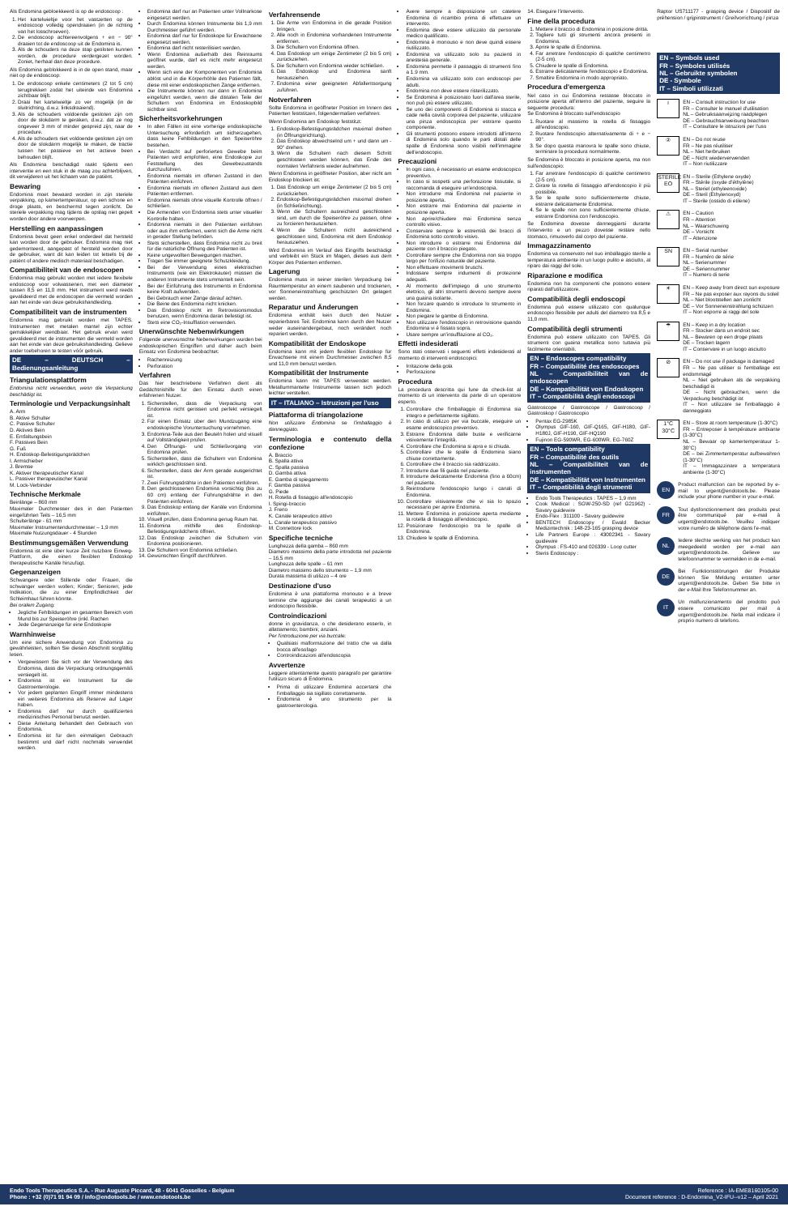Als Endomina gebloekkeerd is op de endoscoop :
1. Het kartelwieltje voor het vastzetten op de endoscoop volledig opendraaien (in de richting van het losschroeven).
2. De endoscoop achtereenvolgens + en − 90° draaien tot de endoscoop uit de Endomina is.
3. Als de schouders na deze stap gesloten kunnen worden, de procedure verdergezet worden. Zoniet, herhaal dan deze procedure.
Als Endomina geblokkeerd is in de open stand, maar niet op de endoscoop:
1. De endoscoop enkele centimeters (2 tot 5 cm) terugtrekken zodat het uiteinde van Endomina zichtbaar blijft.
2. Draai het kartelwieltje zo ver mogelijk (in de sluitrichting, d.w.z. linksdraaiend).
3. Als de schouders voldoende gesloten zijn om door de slokdarm te geraken, d.w.z. dat ze nog ongeveer 3 mm of minder gespreid zijn, naar de procedure.
4. Als de schouders niet voldoende gesloten zijn om door de slokdarm mogelijk te maken, de tractie tussen het passieve en het actieve been behouden blijft.
Als Endomina beschadigd raakt tijdens een interventie en een stuk in de maag zou achterblijven, dit verwijderen uit het lichaam van de patiënt.
Bewaring
Endomina moet bewaard worden in zijn steriele verpakking, op kamertemperatuur, op een schone en droge plaats, en beschermd tegen zonlicht. De steriele verpakking mag tijdens de opslag niet gepelt worden door andere voorwerpen.
Herstelling en aanpassingen
Endomina bevat geen enkel onderdeel dat hersteld kan worden door de gebruiker. Endomina mag niet gedemonteerd, aangepast of hersteld worden door de gebruiker, want dit kan leiden tot letsels bij de patiënt of andere medisch materiaal beschadigen.
Compatibiliteit van de endoscopen
Endomina mag gebruikt worden met iedere flexibele endoscoop voor volwassenen, met een diameter tussen 8,5 en 11,0 mm. Het instrument werd reeds gevalideerd met de endoscopen die vermeld worden aan het einde van deze gebruikshandleiding.
Compatibiliteit van de instrumenten
Endomina mag gebruikt worden met TAPES. Instrumenten met metalen mantel zijn echter gemakkelijker wendbaar. Het gebruik ervan werd gevalideerd met de instrumenten die vermeld worden aan het einde van deze gebruikshandleiding. Gelieve ander toebehoren te testen vóór gebruik.
DE – DEUTSCH – Bedienungsanleitung
Triangulationsplattform
Endomina nicht verwenden, wenn die Verpackung beschädigt ist.
Terminologie und Verpackungsinhalt
A. Arm
B. Aktive Schulter
C. Passive Schulter
D. Aktives Bein
E. Entfaltungsbein
F. Passives Bein
G. Fuß
H. Endoskop-Befestigungsrädchen
I. Armschieber
J. Bremse
K. Aktiver therapeutischer Kanal
L. Passiver therapeutischer Kanal
M. Lock-Verbinder
Technische Merkmale
Beinlänge – 860 mm
Maximaler Durchmesser des in den Patienten eingeführten Teils – 16,5 mm
Schulterlänge - 61 mm
Maximaler Instrumentendurchmesser – 1,9 mm
Maximale Nutzungsdauer - 4 Stunden
Bestimmungsgemäßen Verwendung
Endomina ist eine über kurze Zeit nutzbare Einweg-Plattform, die einen flexiblen Endoskop therapeutische Kanäle hinzufügt.
Gegenanzeigen
Schwangere oder Stillende oder Frauen, die schwanger werden wollen; Kinder; Senioren; jede Indikation, die zu einer Empfindlichkeit der Schleimhaut führen könnte.
Bei oralem Zugang:
Jegliche Fehlbildungen im gesamten Bereich vom Mund bis zur Speiseröhre (inkl. Rachen
Jede Gegenanzeige für eine Endoskopie
Warnhinweise
Um eine sichere Anwendung von Endomina zu gewährleisten, sollten Sie diesen Abschnitt sorgfältig lesen.
Vergewissern Sie sich vor der Verwendung des Endomina, dass die Verpackung ordnungsgemäß versiegelt ist.
Endomina ist ein Instrument für die Gastroenterologie.
Vor jedem geplanten Eingriff immer mindestens ein weiteres Endomina als Reserve auf Lager haben.
Endomina darf nur durch qualifiziertes medizinisches Personal benutzt werden.
Diese Anleitung behandelt den Gebrauch von Endomina.
Endomina ist für den einmaligen Gebrauch bestimmt und darf nicht nochmals verwendet werden.
Endomina darf nur an Patienten unter Vollnarkose eingesetzt werden.
Durch Endomina können Instrumente bis 1,9 mm Durchmesser geführt werden.
Endomina darf nur für Endoskope für Erwachsene eingesetzt werden.
Endomina darf nicht resterilisiert werden.
Wenn Endomina außerhalb des Reinraums geöffnet wurde, darf es nicht mehr eingesetzt werden.
Wenn sich eine der Komponenten von Endomina ablöst und in die Körperhöhle des Patienten fällt, diese mit einer endoskopischen Zange entfernen.
Die Instrumente können nur dann in Endomina eingeführt werden, wenn die distalen Teile der Schultern von Endomina im Endoskopbild sichtbar sind.
Sicherheitsvorkehrungen
In allen Fällen ist eine vorherige endoskopische Untersuchung erforderlich um sicherzugehen, dass keine Fehlbildungen in den Speiseröhre bestehen.
Bei Verdacht auf perforiertes Gewebe beim Patienten wird empfohlen, eine Endoskopie zur Feststellung des Gewebezustands durchzuführen.
Endomina niemals im offenen Zustand in den Patienten einführen.
Endomina niemals im offenen Zustand aus dem Patienten entfernen.
Endomina niemals ohne visuelle Kontrolle öffnen / schließen.
Die Armenden von Endomina stets unter visueller Kontrolle halten.
Endomina niemals in den Patienten einführen oder aus ihm entfernen, wenn sich die Arme nicht in gerader Stellung befinden.
Stets sicherstellen, dass Endomina nicht zu breit für die natürliche Öffnung des Patienten ist.
Keine ungewollten Bewegungen machen.
Tragen Sie immer geeignete Schutzkleidung.
Bei der Verwendung eines elektrischen Instruments (wie ein Elektrokauter) müssen die anderen Instrumente stets ummantelt sein.
Bei der Einführung des Instruments in Endomina keine Kraft aufwenden.
Bei Gebrauch einer Zange darauf achten.
Die Beine des Endomina nicht knicken.
Das Endoskop nicht im Retrovisionsmodus benutzen, wenn Endomina daran befestigt ist.
Stets eine CO₂-Insufflation verwenden.
Unerwünschte Nebenwirkungen
Folgende unerwünschte Nebenwirkungen wurden bei endoskopischen Eingriffen und daher auch beim Einsatz von Endomina beobachtet:
Rachenreizung
Perforation
Verfahren
Das hier beschriebene Verfahren dient als Gedächtnishilfe für den Einsatz durch einen erfahrenen Nutzer.
1. Sicherstellen, dass die Verpackung von Endomina nicht gerissen und perfekt versiegelt ist.
2. Für einen Einsatz über den Mundzugang eine endoskopische Voruntersuchung vornehmen.
3. Endomina-Teile aus den Beuteln holen und visuell auf Vollständigkeit prüfen.
4. Den Öffnungs- und Schließvorgang von Endomina prüfen.
5. Sicherstellen, dass die Schultern von Endomina wirklich geschlossen sind.
6. Sicherstellen, dass der Arm gerade ausgerichtet ist.
7. Zwei Führungsdrähte in den Patienten einführen.
8. Den geschlossenen Endomina vorsichtig (bis zu 60 cm) entlang der Führungsdrähte in den Patienten einführen.
9. Das Endoskop entlang der Kanäle von Endomina einführen.
10. Visuell prüfen, dass Endomina genug Raum hat.
11. Endomina mithilfe des Endoskop-Befestigungsrädchens öffnen.
12. Das Endoskop zwischen die Schultern von Endomina positionieren.
13. Die Schultern von Endomina schließen.
14. Gewünschten Eingriff durchführen.
Verfahrensende
1. Die Arme von Endomina in die gerade Position bringen.
2. Alle noch in Endomina vorhandenen Instrumente entfernen.
3. Die Schultern von Endomina öffnen.
4. Das Endoskop um einige Zentimeter (2 bis 5 cm) zurückziehen.
5. Die Schultern von Endomina wieder schließen.
6. Das Endoskop und Endomina sanft herausziehen.
7. Endomina einer geeigneten Abfallentsorgung zuführen.
Notverfahren
Sollte Endomina in geöffneter Position im Innern des Patienten feststitzen, folgendermaßen verfahren:
Wenn Endomina am Endoskop feststitzt:
1. Endoskop-Befestigungsrädchen maximal drehen (in Öffnungsrichtung).
2. Das Endoskop abwechselnd um + und dann um - 90° drehen.
3. Wenn die Schultern nach diesem Schritt geschlossen werden können, das Ende des normalen Verfahrens wieder aufnehmen.
Wenn Endomina in geöffneter Position, aber nicht am Endoskop blockiert ist:
1. Das Endoskop um einige Zentimeter (2 bis 5 cm) zurückziehen.
2. Endoskop-Befestigungsrädchen maximal drehen (in Schließrichtung).
3. Wenn die Schultern ausreichend geschlossen sind, um durch die Speiseröhre zu passen, ohne zu forcieren herausziehen.
4. Wenn die Schultern nicht ausreichend geschlossen sind, Endomina mit dem Endoskop herausziehen.
Wird Endomina im Verlauf des Eingriffs beschädigt und verbleibt ein Stück im Magen, dieses aus dem Körper des Patienten entfernen.
Lagerung
Endomina muss in seiner sterilen Verpackung bei Raumtemperatur an einem sauberen und trockenen, vor Sonneneinstrahlung geschützten Ort gelagert werden.
Reparatur und Änderungen
Endomina enthält kein durch den Nutzer reparierbares Teil. Endomina kann durch den Nutzer weder auseinandergebaut, noch verändert noch repariert werden.
Kompatibilität der Endoskope
Endomina kann mit jedem flexiblen Endoskop für Erwachsene mit einem Durchmesser zwischen 8,5 und 11,0 mm benutzt werden.
Kompatibilität der Instrumente
Endomina kann mit TAPES verwendet werden. Metallummantelte Instrumente lassen sich jedoch leichter verstellen.
IT – ITALIANO – Istruzioni per l'uso
Piattaforma di triangolazione
Non utilizzare Endomina se l'imballaggio è danneggiato.
Terminologia e contenuto della confezione
A. Braccio
B. Spalla attiva
C. Spalla passiva
D. Gamba attiva
E. Gamba di spiegamento
F. Gamba passiva
G. Piede
H. Rotella di fissaggio all'endoscopio
I. Spingi-braccio
J. Freno
K. Canale terapeutico attivo
L. Canale terapeutico passivo
M. Connettore lock
Specifiche tecniche
Lunghezza della gamba – 860 mm
Diametro massimo della parte introdotta nel paziente – 16,5 mm
Lunghezza delle spalle – 61 mm
Diametro massimo dello strumento – 1,9 mm
Durata massima di utilizzo – 4 ore
Destinazione d'uso
Endomina è una piattaforma monouso e a breve termine che aggiunge dei canali terapeutici a un endoscopio flessibile.
Controindicazioni
donne in gravidanza, o che desiderano esserlo, in allattamento; bambini; anziani.
Per l'introduzione per via buccale:
Qualsiasi malformazione del tratto che va dalla bocca all'esofago
Controindicazioni all'endoscopia
Avvertenze
Leggere attentamente questo paragrafo per garantire l'utilizzo sicuro di Endomina.
Prima di utilizzare Endomina accertarsi che l'imballaggio sia sigillato correttamente.
Endomina è uno strumento per la gastroenterologia.
Avere sempre a disposizione un catetere Endomina di ricambio prima di effettuare un intervento.
Endomina deve essere utilizzato da personale medico qualificato.
Endomina è monouso e non deve quindi essere riutilizzato.
Endomina va utilizzato solo su pazienti in anestesia generale.
Endomina permette il passaggio di strumenti fino a 1.9 mm.
Endomina va utilizzato solo con endoscopi per adulti.
Endomina non deve essere risterilizzato.
Se Endomina è posizionato fuori dall'area sterile, non può più essere utilizzato.
Se uno dei componenti di Endomina si stacca e cade nella cavità corporea del paziente, utilizzare una pinza endoscopica per estrarre questo componente.
Gli strumenti possono essere introdotti all'interno di Endomina solo quando le parti distali delle spalle di Endomina sono visibili nell'immagine dell'endoscopio.
Precauzioni
In ogni caso, è necessario un esame endoscopico preventivo.
In caso si sospetti una perforazione tissutale, si raccomanda di eseguire un'endoscopia.
Non introdurre mai Endomina nel paziente in posizione aperta.
Non estrarre mai Endomina dal paziente in posizione aperta.
Non aprire/chiudere mai Endomina senza controllo visivo.
Conservare sempre le estremità dei bracci di Endomina sotto controllo visivo.
Non introdurre o estrarre mai Endomina dal paziente con il braccio piegato.
Controllare sempre che Endomina non sia troppo largo per l'orifizio naturale del paziente.
Non effettuare movimenti bruschi.
Indossare sempre indumenti di protezione adeguati.
Al momento dell'impiego di uno strumento elettrico, gli altri strumenti devono sempre avere una guaina isolante.
Non forzare quando si introduce lo strumento in Endomina.
Non piegare le gambe di Endomina.
Non utilizzare l'endoscopio in retrovisione quando Endomina vi è fissato sopra.
Usare sempre un'insufflazione al CO₂.
Effetti indesiderati
Sono stati osservati i seguenti effetti indesiderati al momento di interventi endoscopici:
Irritazione della gola
Perforazione
Procedura
La procedura descritta qui fune da check-list al momento di un intervento da parte di un operatore esperto.
1. Controllare che l'imballaggio di Endomina sia integro e perfettamente sigillato.
2. In caso di utilizzo per via buccale, eseguire un esame endoscopico preventivo.
3. Estrarre Endomina dalle buste e verificarne visivamente l'integrità.
4. Controllare che Endomina si apra e si chiuda.
5. Controllare che le spalle di Endomina siano chiuse correttamente.
6. Controllare che il braccio sia raddrizzato.
7. Introdurre due fili guida nel paziente.
8. Introdurre delicatamente Endomina (fino a 60cm) nel paziente.
9. Reintrodurre l'endoscopio lungo i canali di Endomina.
10. Controllare visivamente che vi sia lo spazio necessario per aprire Endomina.
11. Mettere Endomina in posizione aperta mediante la rotella di fissaggio all'endoscopio.
12. Posizionare l'endoscopio tra le spalle di Endomina.
13. Chiudere le spalle di Endomina.
14. Eseguire l'intervento.
Fine della procedura
1. Mettere il braccio di Endomina in posizione dritta.
2. Togliere tutti gli strumenti ancora presenti in Endomina.
3. Aprire le spalle di Endomina.
4. Far arretrare l'endoscopio di qualche centimetro (2-5 cm).
5. Chiudere le spalle di Endomina.
6. Estrarre delicatamente l'endoscopio e Endomina.
7. Smaltire Endomina in modo appropriato.
Procedura d'emergenza
Nel caso in cui Endomina restasse bloccato in posizione aperta all'interno del paziente, seguire la seguente procedura:
Se Endomina è bloccato sull'endoscopio
1. Ruotare al massimo la rotella di fissaggio all'endoscopio.
2. Ruotare l'endoscopio alternativamente di + e − 90°.
3. Se dopo questa manovra le spalle sono chiuse, terminare la procedura normalmente.
Se Endomina è bloccato in posizione aperta, ma non sull'endoscopio:
1. Far arretrare l'endoscopio di qualche centimetro (2-5 cm).
2. Girare la rotella di fissaggio all'endoscopio il più possibile.
3. Se le spalle sono sufficientemente chiuse, estrarre delicatamente Endomina.
4. Se le spalle non sono sufficientemente chiuse, estrarre Endomina con l'endoscopio.
Se Endomina dovesse danneggiarsi durante l'intervento e un pezzo dovesse restare nello stomaco, rimuoverlo dal corpo del paziente.
Immagazzinamento
Endomina va conservato nel suo imballaggio sterile a temperatura ambiente in un luogo pulito e asciutto, al riparo dai raggi del sole.
Riparazione e modifica
Endomina non ha componenti che possono essere riparati dall'utilizzatore.
Compatibilità degli endoscopi
Endomina può essere utilizzato con qualunque endoscopio flessibile per adulti del diametro tra 8,5 e 11,0 mm.
Compatibilità degli strumenti
Endomina può essere utilizzato con TAPES. Gli strumenti con guaina metallica sono tuttavia più facilmente orientabili.
EN – Endoscopes compatibility
FR – Compatibilité des endoscopes
NL – Compatibiliteit van de endoscopen
DE – Kompatibilität von Endoskopen
IT – Compatibilità degli endoscopi
Gastroscope / Gastroscope / Gastroscoop / Gastroskop / Gastroscopio
Pentax EG-2985K
Olympus GIF-160, GIF-Q165, GIF-H180, GIF-H180J, GIF-H190, GIF-HQ190
Fujinon EG-590WR, EG-600WR, EG-760Z
EN – Tools compatibility
FR – Compatibilité des outils
NL – Compatibiliteit van de instrumenten
DE – Kompatibilität von Instrumenten
IT – Compatibilità degli strumenti
Endo Tools Therapeutics : TAPES – 1,9 mm
Cook Medical : SGW-250-SD (ref G21962) - Savary guidewire
Endo-Flex : 311100 - Savary guidewire
BENTECH Endoscopy / Ewald Becker Medizintechnik : 148-23-165 grasping device
Life Partners Europe : 43002341 - Savary guidewire
Olympus : FS-410 and 026339 - Loop cutter
Steris Endoscopy :
Raptor US711177 - grasping device / Dispositif de préhension / grijpinstrument / Greifvorrichtung / pinza
EN – Symbols used
FR – Symboles utilisés
NL – Gebruikte symbolen
DE - Symbole
IT – Simboli utilizzati
i
EN – Consult instruction for use
FR – Consulter le manuel d'utilisation
NL – Gebruiksaanwijzing raadplegen
DE – Gebrauchsanweisung beachten
IT – Consultare le istruzioni per l'uso
②
EN – Do not reuse
FR – Ne pas réutiliser
NL – Niet herbruiken
DE – Nicht wiederverwenden
IT – Non riutilizzare
STERILE EO
EN – Sterile (Ethylene oxyde)
FR – Stérile (oxyde d'éthylène)
NL – Steriel (ethyleenoxide)
DE – Steril (Ethylenoxyd)
IT – Sterile (ossido di etilene)
⚠
EN – Caution
FR – Attention
NL – Waarschuwing
DE – Vorsicht
IT – Attenzione
SN
EN – Serial number
FR – Numéro de série
NL – Serienummer
DE – Seriennummer
IT – Numero di serie
☀
EN – Keep away from direct sun exposure
FR – Ne pas exposer aux rayons du soleil
NL – Niet blootstellen aan zonlicht
DE – Vor Sonneneinstrahlung schützen
IT – Non esporre ai raggi del sole
☂
EN – Keep in a dry location
FR – Stocker dans un endroit sec
NL – Bewaren op een droge plaats
DE – Trocken lagern
IT – Conservare in un luogo asciutto
⊘
EN – Do not use if package is damaged
FR – Ne pas utiliser si l'emballage est endommagé
NL – Niet gebruiken als de verpakking beschadigd is
DE – Nicht gebrauchen, wenn die Verpackung beschädigt ist
IT – Non utilizzare se l'imballaggio è danneggiato
1°C 30°C
EN – Store at room temperature (1-30°C)
FR – Entreposer à température ambiante (1-30°C)
NL – Bewaar op kamertemperatuur 1-30°C)
DE – bei Zimmertemperatur aufbewahren (1-30°C)
IT – Immagazzinare a temperatura ambiente (1-30°C)
EN
Product malfunction can be reported by e-mail to urgent@endotools.be. Please include your phone number in your e-mail.
FR
Tout dysfonctionnement des produits peut être communiqué par e-mail à urgent@endotools.be. Veuillez indiquer votre numéro de téléphone dans l'e-mail.
NL
Iedere slechte werking van het product kan meegedeeld worden per e-mail aan urgent@endotools.be. Gelieve uw telefoonnummer te vermelden in de e-mail.
DE
Bei Funktionsstörungen der Produkte können Sie Meldung erstatten unter urgent@endotools.be. Geben Sie bitte in der e-Mail Ihre Telefonnummer an.
IT
Un malfunzionamento del prodotto può essere comunicato per mail a urgent@endotools.be. Nella mail indicare il proprio numero di telefono.
Endo Tools Therapeutics S.A. - Rue Auguste Piccard, 48 - 6041 Gosselies - Belgium
Phone : +32 (0)71 91 94 09 / info@endotools.be / www.endotools.be
Reference : IA-EME8160105-00
Document reference : D-Endomina_V2-IFU--v12 – April 2021